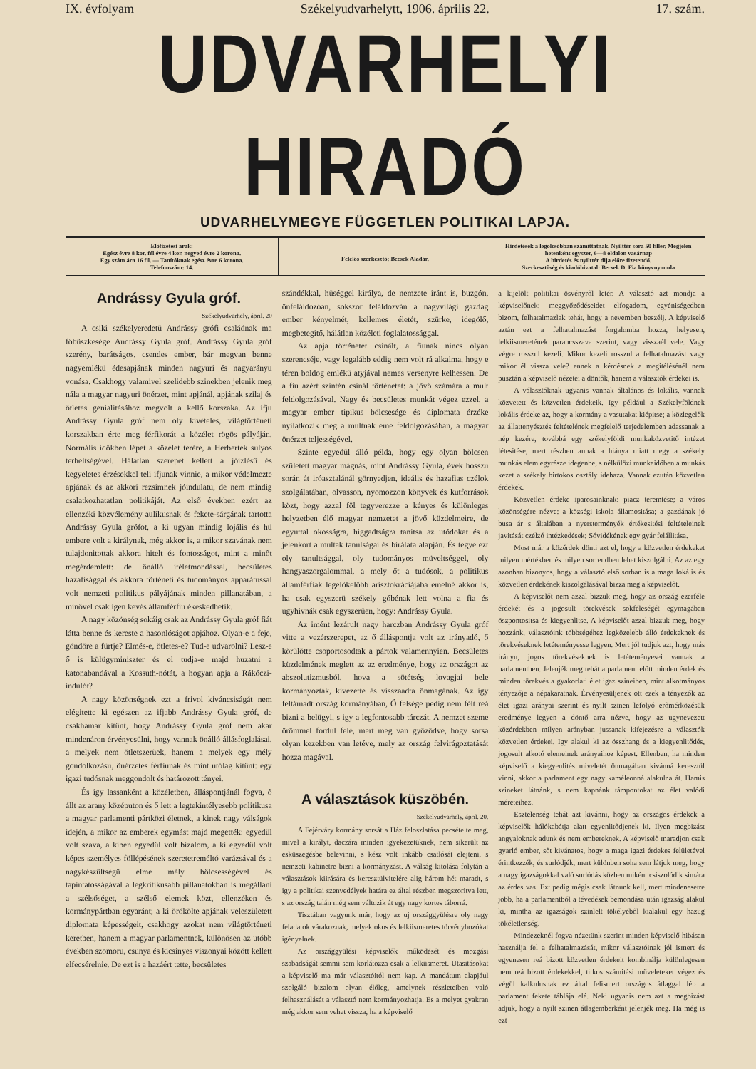IX. évfolyam Székelyudvarhelytt, 1906. április 22. 17. szám.
UDVARHELYI HIRADÓ
UDVARHELYMEGYE FÜGGETLEN POLITIKAI LAPJA.
Előfizetési árak:
Egész évre 8 kor. fél évre 4 kor. negyed évre 2 korona.
Egy szám ára 16 fil. — Tanítóknak egész évre 6 korona.
Telefonszám: 14.
Felelős szerkesztő: Becsek Aladár.
Hirdetések a legolcsóbban számíttatnak. Nyilttér sora 50 fillér. Megjelen hetenként egyszer, 6—8 oldalon vasárnap
A hirdetés és nyilttér dija előre fizetendő.
Szerkesztőség és kiadóhivatal: Becsek D. Fia könyvnyomda
Andrássy Gyula gróf.
Székelyudvarhely, ápril. 20
A csiki székelyeredetü Andrássy grófi családnak ma főbüszkesége Andrássy Gyula gróf. Andrássy Gyula gróf szerény, barátságos, csendes ember, bár megvan benne nagyemlékü édesapjának minden nagyuri és nagyarányu vonása. Csakhogy valamivel szelidebb szinekben jelenik meg nála a magyar nagyuri önérzet, mint apjánál, apjának szilaj és ötletes genialitásához megvolt a kellő korszaka. Az ifju Andrássy Gyula gróf nem oly kivételes, világtörténeti korszakban érte meg férfikorát a közélet rögös pályáján. Normális időkben lépet a közélet terére, a Herbertek sulyos terheltségével. Hálátlan szerepet kellett a jóizlésü és kegyeletes érzésekkel teli ifjunak vinnie, a mikor védelmezte apjának és az akkori rezsimnek jóindulatu, de nem mindig csalatkozhatatlan politikáját. Az első években ezért az ellenzéki közvélemény aulikusnak és fekete-sárgának tartotta Andrássy Gyula grófot, a ki ugyan mindig lojális és hü embere volt a királynak, még akkor is, a mikor szavának nem tulajdonitottak akkora hitelt és fontosságot, mint a minőt megérdemlett: de önálló itéletmondással, becsületes hazafisággal és akkora történeti és tudományos apparátussal volt nemzeti politikus pályájának minden pillanatában, a minővel csak igen kevés államférfiu ékeskedhetik.
A nagy közönség sokáig csak az Andrássy Gyula gróf fiát látta benne és kereste a hasonlóságot apjához. Olyan-e a feje, göndöre a fürtje? Elmés-e, ötletes-e? Tud-e udvarolni? Lesz-e ő is külügyminiszter és el tudja-e majd huzatni a katonabandával a Kossuth-nótát, a hogyan apja a Rákóczi-indulót?
A nagy közönségnek ezt a frivol kiváncsiságát nem elégitette ki egészen az ifjabb Andrássy Gyula gróf, de csakhamar kitünt, hogy Andrássy Gyula gróf nem akar mindenáron érvényesülni, hogy vannak önálló állásfoglalásai, a melyek nem ötletszerüek, hanem a melyek egy mély gondolkozásu, önérzetes férfiunak és mint utólag kitünt: egy igazi tudósnak meggondolt és határozott tényei.
És igy lassanként a közéletben, álláspontjánál fogva, ő állt az arany középuton és ő lett a legtekintélyesebb politikusa a magyar parlamenti pártközi életnek, a kinek nagy válságok idején, a mikor az emberek egymást majd megették: egyedül volt szava, a kiben egyedül volt bizalom, a ki egyedül volt képes személyes föllépésének szeretetreméltó varázsával és a nagykészültségü elme mély bölcsességével és tapintatosságával a legkritikusabb pillanatokban is megállani a szélsőséget, a szélső elemek közt, ellenzéken és kormánypártban egyaránt; a ki örökölte apjának veleszületett diplomata képességeit, csakhogy azokat nem világtörténeti keretben, hanem a magyar parlamentnek, különösen az utóbb években szomoru, csunya és kicsinyes viszonyai között kellett elfecsérelnie. De ezt is a hazáért tette, becsületes
szándékkal, hüséggel királya, de nemzete iránt is, buzgón, önfeláldozóan, sokszor feláldozván a nagyvilági gazdag ember kényelmét, kellemes életét, szürke, idegölő, megbetegitő, hálátlan közéleti foglalatossággal.
Az apja történetet csinált, a fiunak nincs olyan szerencséje, vagy legalább eddig nem volt rá alkalma, hogy e téren boldog emlékü atyjával nemes versenyre kelhessen. De a fiu azért szintén csinál történetet: a jövő számára a mult feldolgozásával. Nagy és becsületes munkát végez ezzel, a magyar ember tipikus bölcsesége és diplomata érzéke nyilatkozik meg a multnak eme feldolgozásában, a magyar önérzet teljességével.
Szinte egyedül álló példa, hogy egy olyan bölcsen született magyar mágnás, mint Andrássy Gyula, évek hosszu során át iróasztalánál görnyedjen, ideális és hazafias czélok szolgálatában, olvasson, nyomozzon könyvek és kutforrások közt, hogy azzal föl tegyverezze a kényes és különleges helyzetben élő magyar nemzetet a jövő küzdelmeire, de egyuttal okosságra, higgadtságra tanitsa az utódokat és a jelenkort a multak tanulságai és birálata alapján. És tegye ezt oly tanultsággal, oly tudományos müveltséggel, oly hangyaszorgalommal, a mely őt a tudósok, a politikus államférfiak legelőkelőbb arisztokráciájába emelné akkor is, ha csak egyszerü székely góbénak lett volna a fia és ugyhivnák csak egyszerüen, hogy: Andrássy Gyula.
Az imént lezárult nagy harczban Andrássy Gyula gróf vitte a vezérszerepet, az ő álláspontja volt az irányadó, ő körülötte csoportosodtak a pártok valamennyien. Becsületes küzdelmének meglett az az eredménye, hogy az országot az abszolutizmusból, hova a sötétség lovagjai bele kormányozták, kivezette és visszaadta önmagának. Az igy feltámadt ország kormányában, Ő felsége pedig nem félt reá bizni a belügyi, s igy a legfontosabb tárczát. A nemzet szeme örömmel fordul felé, mert meg van győződve, hogy sorsa olyan kezekben van letéve, mely az ország felvirágoztatását hozza magával.
A választások küszöbén.
Székelyudvarhely, ápril. 20.
A Fejérváry kormány sorsát a Ház feloszlatása pecsételte meg, mivel a királyt, daczára minden igyekezetüknek, nem sikerült az esküszegésbe belevinni, s kész volt inkább csatlósát elejteni, s nemzeti kabinetre bizni a kormányzást. A válság kitolása folytán a választások kiirására és keresztülvitelére alig három hét maradt, s igy a politikai szenvedélyek határa ez által részben megszoritva lett, s az ország talán még sem változik át egy nagy kortes táborrá.
Tisztában vagyunk már, hogy az uj országgyülésre oly nagy feladatok várakoznak, melyek okos és lelkiismeretes törvényhozókat igényelnek.
Az országgyülési képviselők működését és mozgási szabadságát semmi sem korlátozza csak a lelkiismeret. Utasitásokat a képviselő ma már választóitól nem kap. A mandátum alapjául szolgáló bizalom olyan élőleg, amelynek részleteiben való felhasználását a választó nem kormányozhatja. És a melyet gyakran még akkor sem vehet vissza, ha a képviselő
a kijelölt politikai ösvényről letér. A választó azt mondja a képviselőnek: meggyőződéseidet elfogadom, egyéniségedben bizom, felhatalmazlak tehát, hogy a nevemben beszélj. A képviselő aztán ezt a felhatalmazást forgalomba hozza, helyesen, lelkiismeretének parancsszava szerint, vagy visszaél vele. Vagy végre rosszul kezeli. Mikor kezeli rosszul a felhatalmazást vagy mikor él vissza vele? ennek a kérdésnek a megitélésénél nem pusztán a képviselő nézetei a döntők, hanem a választók érdekei is.
A választóknak ugyanis vannak általános és lokális, vannak közvetett és közvetlen érdekeik. Igy például a Székelyföldnek lokális érdeke az, hogy a kormány a vasutakat kiépitse; a közlegelők az állattenyésztés feltételének megfelelő terjedelemben adassanak a nép kezére, továbbá egy székelyföldi munkaközvetitő intézet létesitése, mert részben annak a hiánya miatt megy a székely munkás elem egyrésze idegenbe, s nélkülözi munkaidőben a munkás kezet a székely birtokos osztály idehaza. Vannak ezután közvetlen érdekek.
Közvetlen érdeke iparosainknak: piacz teremtése; a város közönségére nézve: a községi iskola államositása; a gazdának jó busa ár s általában a nyersterményék értékesitési feltételeinek javitását czélzó intézkedések; Sóvidékének egy gyár felállitása.
Most már a közérdek dönti azt el, hogy a közvetlen érdekeket milyen mértékben és milyen sorrendben lehet kiszolgálni. Az az egy azonban bizonyos, hogy a választó első sorban is a maga lokális és közvetlen érdekének kiszolgálásával bizza meg a képviselőt.
A képviselőt nem azzal bizzuk meg, hogy az ország ezerféle érdekét és a jogosult törekvések sokféleségét egymagában öszpontositsa és kiegyenlitse. A képviselőt azzal bizzuk meg, hogy hozzánk, választóink többségéhez legközelebb álló érdekeknek és törekvéseknek letéteményesse legyen. Mert jól tudjuk azt, hogy más irányu, jogos törekvéseknek is letéteményesei vannak a parlamentben. Jelenjék meg tehát a parlament előtt minden érdek és minden törekvés a gyakorlati élet igaz szineiben, mint alkotmányos tényezője a népakaratnak. Érvényesüljenek ott ezek a tényezők az élet igazi arányai szerint és nyilt szinen lefolyó erőmérközésük eredménye legyen a döntő arra nézve, hogy az ugynevezett közérdekben milyen arányban jussanak kifejezésre a választók közvetlen érdekei. Igy alakul ki az összhang és a kiegyenlitődés, jogosult alkotó elemeinek arányaihoz képest. Ellenben, ha minden képviselő a kiegyenlités miveletét önmagában kivánná keresztül vinni, akkor a parlament egy nagy kaméleonná alakulna át. Hamis szineket látnánk, s nem kapnánk támpontokat az élet valódi méreteihez.
Esztelenség tehát azt kivánni, hogy az országos érdekek a képviselők hálókabátja alatt egyenlitődjenek ki. Ilyen megbizást angyaloknak adunk és nem embereknek. A képviselő maradjon csak gyarló ember, sőt kivánatos, hogy a maga igazi érdekes felületével érintkezzék, és surlódjék, mert különben soha sem látjuk meg, hogy a nagy igazságokkal való surlódás közben miként csiszolódik simára az érdes vas. Ezt pedig mégis csak látnunk kell, mert mindenesetre jobb, ha a parlamentből a tévedések bemondása után igazság alakul ki, mintha az igazságok szinlelt tökélyéből kialakul egy hazug tökéletlenség.
Mindezeknél fogva nézetünk szerint minden képviselő hibásan használja fel a felhatalmazását, mikor választóinak jól ismert és egyenesen reá bizott közvetlen érdekeit kombinálja különlegesen nem reá bizott érdekekkel, titkos számitási műveleteket végez és végül kalkulusnak ez által felismert országos átlaggal lép a parlament fekete táblája elé. Neki ugyanis nem azt a megbizást adjuk, hogy a nyilt szinen átlagemberként jelenjék meg. Ha még is ezt